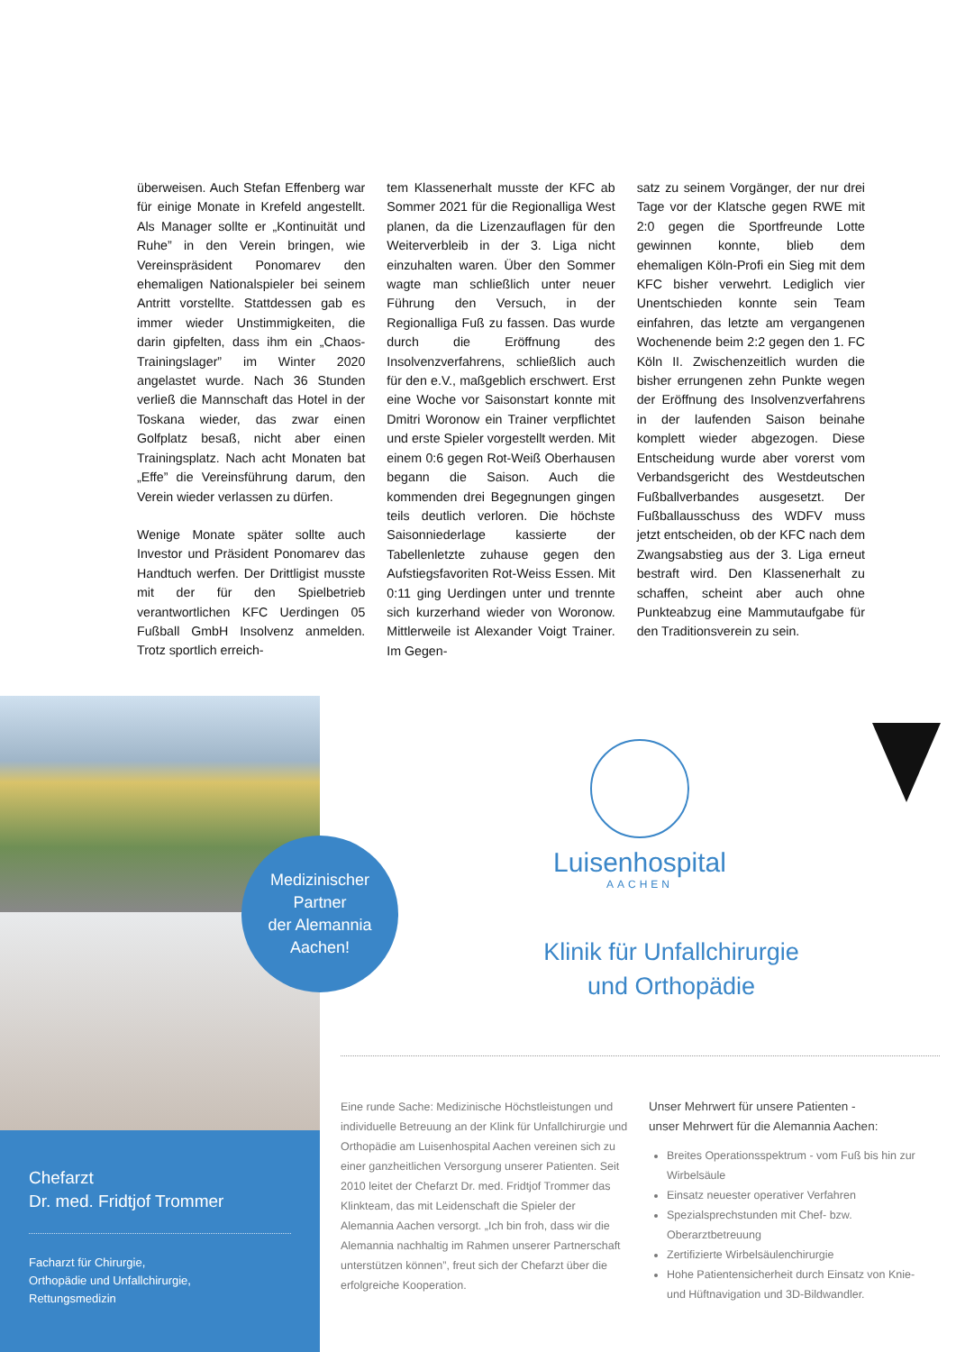überweisen. Auch Stefan Effenberg war für einige Monate in Krefeld angestellt. Als Manager sollte er „Kontinuität und Ruhe” in den Verein bringen, wie Vereinspräsident Ponomarev den ehemaligen Nationalspieler bei seinem Antritt vorstellte. Stattdessen gab es immer wieder Unstimmigkeiten, die darin gipfelten, dass ihm ein „Chaos-Trainingslager” im Winter 2020 angelastet wurde. Nach 36 Stunden verließ die Mannschaft das Hotel in der Toskana wieder, das zwar einen Golfplatz besaß, nicht aber einen Trainingsplatz. Nach acht Monaten bat „Effe” die Vereinsführung darum, den Verein wieder verlassen zu dürfen.
Wenige Monate später sollte auch Investor und Präsident Ponomarev das Handtuch werfen. Der Drittligist musste mit der für den Spielbetrieb verantwortlichen KFC Uerdingen 05 Fußball GmbH Insolvenz anmelden. Trotz sportlich erreich-
tem Klassenerhalt musste der KFC ab Sommer 2021 für die Regionalliga West planen, da die Lizenzauflagen für den Weiterverbleib in der 3. Liga nicht einzuhalten waren. Über den Sommer wagte man schließlich unter neuer Führung den Versuch, in der Regionalliga Fuß zu fassen. Das wurde durch die Eröffnung des Insolvenzverfahrens, schließlich auch für den e.V., maßgeblich erschwert. Erst eine Woche vor Saisonstart konnte mit Dmitri Woronow ein Trainer verpflichtet und erste Spieler vorgestellt werden. Mit einem 0:6 gegen Rot-Weiß Oberhausen begann die Saison. Auch die kommenden drei Begegnungen gingen teils deutlich verloren. Die höchste Saisonniederlage kassierte der Tabellenletzte zuhause gegen den Aufstiegsfavoriten Rot-Weiss Essen. Mit 0:11 ging Uerdingen unter und trennte sich kurzerhand wieder von Woronow. Mittlerweile ist Alexander Voigt Trainer. Im Gegen-
satz zu seinem Vorgänger, der nur drei Tage vor der Klatsche gegen RWE mit 2:0 gegen die Sportfreunde Lotte gewinnen konnte, blieb dem ehemaligen Köln-Profi ein Sieg mit dem KFC bisher verwehrt. Lediglich vier Unentschieden konnte sein Team einfahren, das letzte am vergangenen Wochenende beim 2:2 gegen den 1. FC Köln II. Zwischenzeitlich wurden die bisher errungenen zehn Punkte wegen der Eröffnung des Insolvenzverfahrens in der laufenden Saison beinahe komplett wieder abgezogen. Diese Entscheidung wurde aber vorerst vom Verbandsgericht des Westdeutschen Fußballverbandes ausgesetzt. Der Fußballausschuss des WDFV muss jetzt entscheiden, ob der KFC nach dem Zwangsabstieg aus der 3. Liga erneut bestraft wird. Den Klassenerhalt zu schaffen, scheint aber auch ohne Punkteabzug eine Mammutaufgabe für den Traditionsverein zu sein.
Chefarzt
Dr. med. Fridtjof Trommer
Facharzt für Chirurgie,
Orthopädie und Unfallchirurgie,
Rettungsmedizin
Medizinischer
Partner
der Alemannia
Aachen!
Luisenhospital
AACHEN
Klinik für Unfallchirurgie
und Orthopädie
Eine runde Sache: Medizinische Höchstleistungen und individuelle Betreuung an der Klink für Unfallchirurgie und Orthopädie am Luisenhospital Aachen vereinen sich zu einer ganzheitlichen Versorgung unserer Patienten. Seit 2010 leitet der Chefarzt Dr. med. Fridtjof Trommer das Klinkteam, das mit Leidenschaft die Spieler der Alemannia Aachen versorgt. „Ich bin froh, dass wir die Alemannia nachhaltig im Rahmen unserer Partnerschaft unterstützen können”, freut sich der Chefarzt über die erfolgreiche Kooperation.
Unser Mehrwert für unsere Patienten -
unser Mehrwert für die Alemannia Aachen:
Breites Operationsspektrum - vom Fuß bis hin zur Wirbelsäule
Einsatz neuester operativer Verfahren
Spezialsprechstunden mit Chef- bzw. Oberarztbetreuung
Zertifizierte Wirbelsäulenchirurgie
Hohe Patientensicherheit durch Einsatz von Knie- und Hüftnavigation und 3D-Bildwandler.